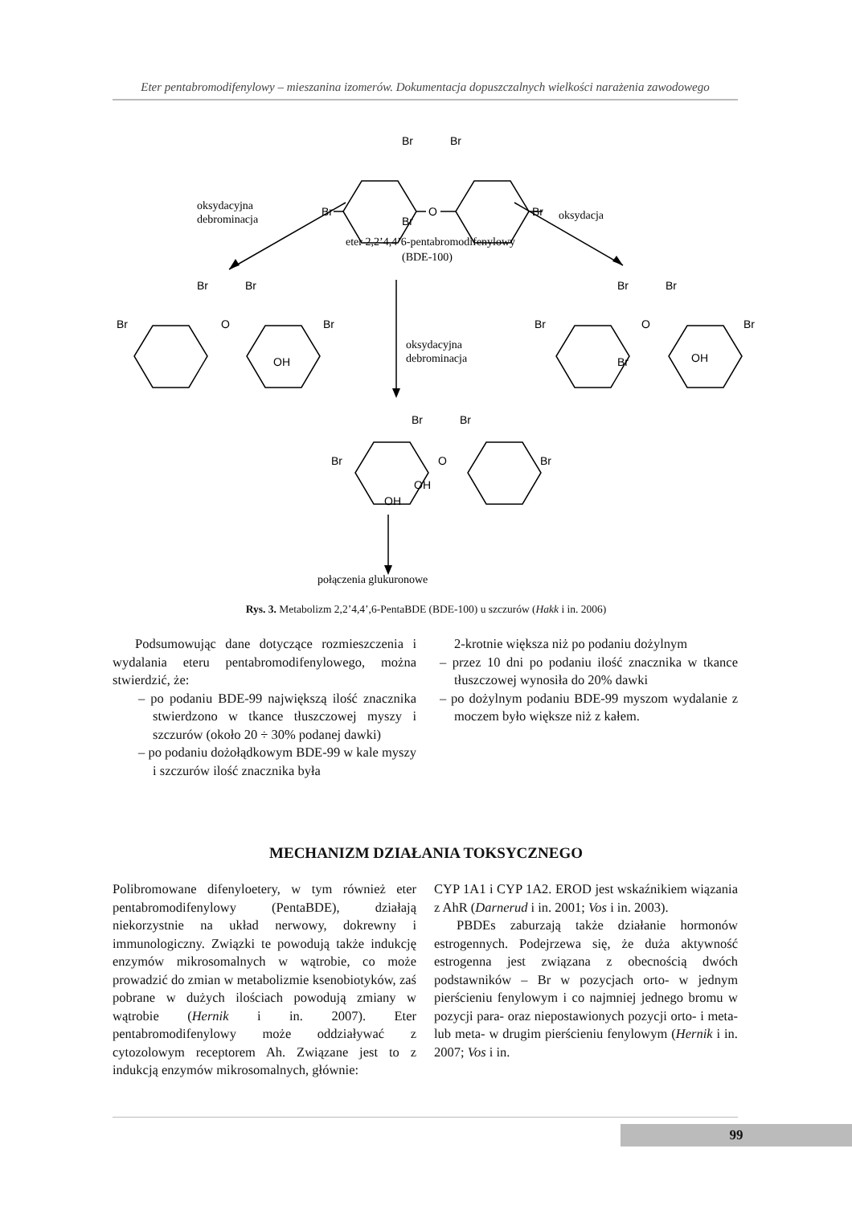Eter pentabromodifenylowy – mieszanina izomerów. Dokumentacja dopuszczalnych wielkości narażenia zawodowego
Br
Br
Br
O
Br
Br
oksydacyjna
debrominacja
oksydacja
eter 2,2’4,4’6-pentabromodifenylowy
(BDE-100)
Br
Br
Br
O
Br
OH
oksydacyjna
debrominacja
Br
Br
Br
O
Br
Br
OH
Br
Br
Br
O
Br
OH
OH
połączenia glukuronowe
Rys. 3. Metabolizm 2,2’4,4’,6-PentaBDE (BDE-100) u szczurów (Hakk i in. 2006)
Podsumowując dane dotyczące rozmieszczenia i wydalania eteru pentabromodifenylowego, można stwierdzić, że:
– po podaniu BDE-99 największą ilość znacznika stwierdzono w tkance tłuszczowej myszy i szczurów (około 20 ÷ 30% podanej dawki)
– po podaniu dożołądkowym BDE-99 w kale myszy i szczurów ilość znacznika była
2-krotnie większa niż po podaniu dożylnym
– przez 10 dni po podaniu ilość znacznika w tkance tłuszczowej wynosiła do 20% dawki
– po dożylnym podaniu BDE-99 myszom wydalanie z moczem było większe niż z kałem.
MECHANIZM DZIAŁANIA TOKSYCZNEGO
Polibromowane difenyloetery, w tym również eter pentabromodifenylowy (PentaBDE), działają niekorzystnie na układ nerwowy, dokrewny i immunologiczny. Związki te powodują także indukcję enzymów mikrosomalnych w wątrobie, co może prowadzić do zmian w metabolizmie ksenobiotyków, zaś pobrane w dużych ilościach powodują zmiany w wątrobie (Hernik i in. 2007). Eter pentabromodifenylowy może oddziaływać z cytozolowym receptorem Ah. Związane jest to z indukcją enzymów mikrosomalnych, głównie:
CYP 1A1 i CYP 1A2. EROD jest wskaźnikiem wiązania z AhR (Darnerud i in. 2001; Vos i in. 2003).
PBDEs zaburzają także działanie hormonów estrogennych. Podejrzewa się, że duża aktywność estrogenna jest związana z obecnością dwóch podstawników – Br w pozycjach orto- w jednym pierścieniu fenylowym i co najmniej jednego bromu w pozycji para- oraz niepostawionych pozycji orto- i meta- lub meta- w drugim pierścieniu fenylowym (Hernik i in. 2007; Vos i in.
99